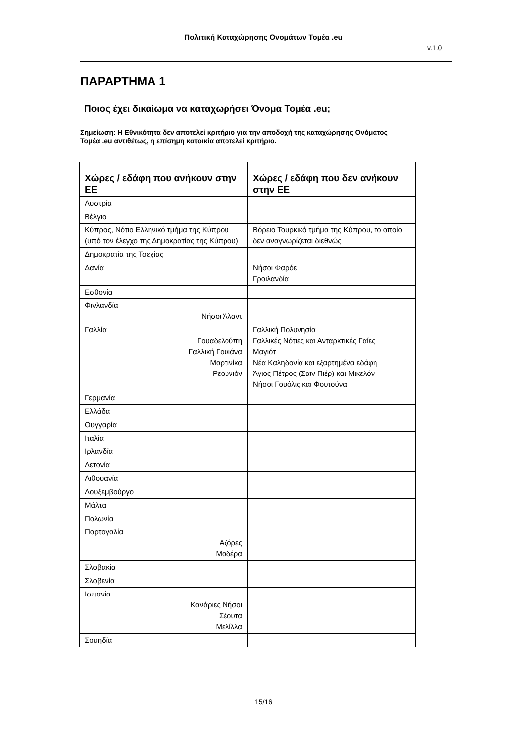Πολιτική Καταχώρησης Ονομάτων Τομέα .eu
v.1.0
ΠΑΡΑΡΤΗΜΑ 1
Ποιος έχει δικαίωμα να καταχωρήσει Όνομα Τομέα .eu;
Σημείωση: Η Εθνικότητα δεν αποτελεί κριτήριο για την αποδοχή της καταχώρησης Ονόματος Τομέα .eu αντιθέτως, η επίσημη κατοικία αποτελεί κριτήριο.
| Χώρες / εδάφη που ανήκουν στην ΕΕ | Χώρες / εδάφη που δεν ανήκουν στην ΕΕ |
| --- | --- |
| Αυστρία | |
| Βέλγιο | |
| Κύπρος, Νότιο Ελληνικό τμήμα της Κύπρου (υπό τον έλεγχο της Δημοκρατίας της Κύπρου) | Βόρειο Τουρκικό τμήμα της Κύπρου, το οποίο δεν αναγνωρίζεται διεθνώς |
| Δημοκρατία της Τσεχίας | |
| Δανία | Νήσοι Φαρόε Γροιλανδία |
| Εσθονία | |
| Φινλανδία Νήσοι Άλαντ | |
| Γαλλία Γουαδελούπη Γαλλική Γουιάνα Μαρτινίκα Ρεουνιόν | Γαλλική Πολυνησία Γαλλικές Νότιες και Ανταρκτικές Γαίες Μαγιότ Νέα Καληδονία και εξαρτημένα εδάφη Άγιος Πέτρος (Σαιν Πιέρ) και Μικελόν Νήσοι Γουόλις και Φουτούνα |
| Γερμανία | |
| Ελλάδα | |
| Ουγγαρία | |
| Ιταλία | |
| Ιρλανδία | |
| Λετονία | |
| Λιθουανία | |
| Λουξεμβούργο | |
| Μάλτα | |
| Πολωνία | |
| Πορτογαλία Αζόρες Μαδέρα | |
| Σλοβακία | |
| Σλοβενία | |
| Ισπανία Κανάριες Νήσοι Σέουτα Μελίλλα | |
| Σουηδία | |
15/16